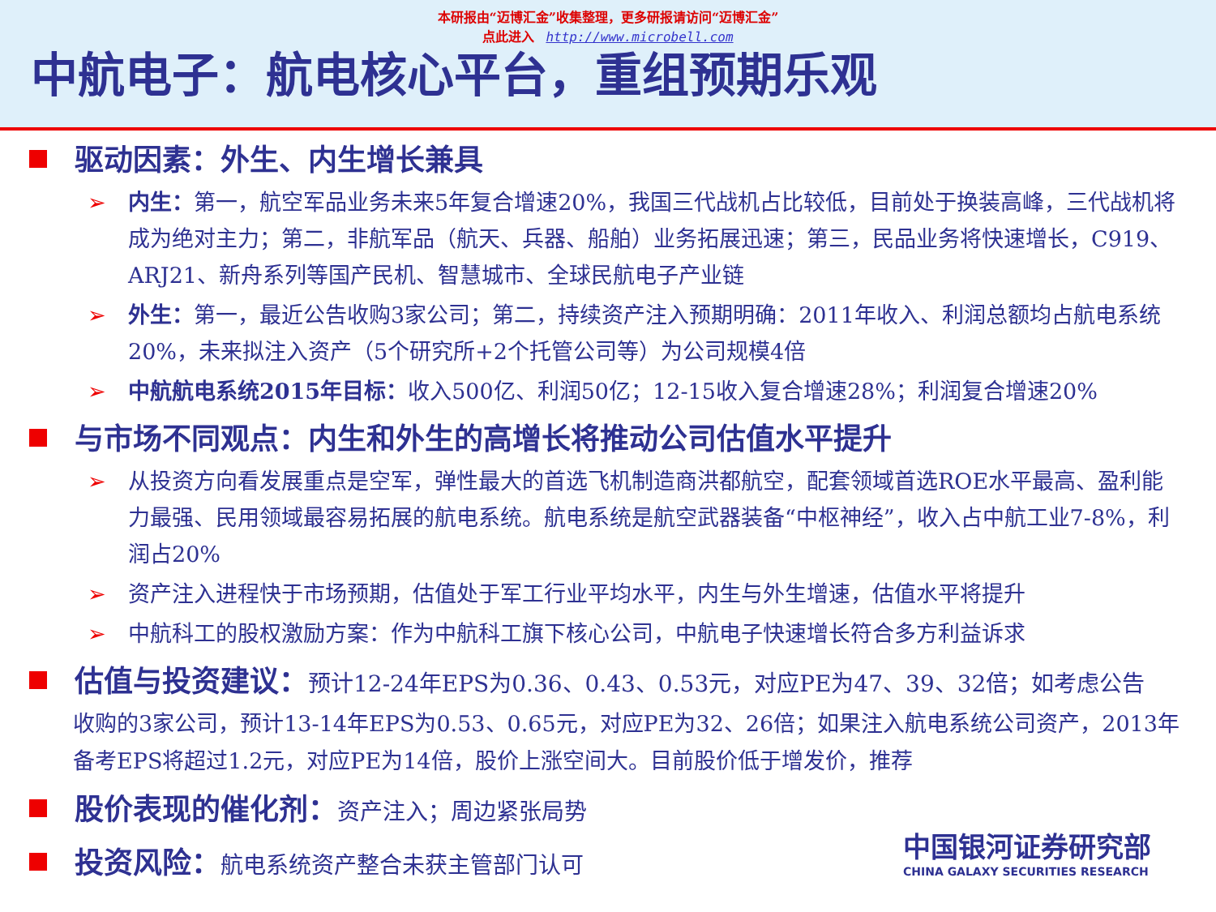本研报由“迈博汇金”收集整理，更多研报请访问“迈博汇金”
点此进入 http://www.microbell.com
中航电子：航电核心平台，重组预期乐观
驱动因素：外生、内生增长兼具
➢ 内生：第一，航空军品业务未来5年复合增速20%，我国三代战机占比较低，目前处于换装高峰，三代战机将成为绝对主力；第二，非航军品（航天、兵器、船舶）业务拓展迅速；第三，民品业务将快速增长，C919、ARJ21、新舟系列等国产民机、智慧城市、全球民航电子产业链
➢ 外生：第一，最近公告收购3家公司；第二，持续资产注入预期明确：2011年收入、利润总额均占航电系统20%，未来拟注入资产（5个研究所+2个托管公司等）为公司规模4倍
➢ 中航航电系统2015年目标：收入500亿、利润50亿；12-15收入复合增速28%；利润复合增速20%
与市场不同观点：内生和外生的高增长将推动公司估值水平提升
➢ 从投资方向看发展重点是空军，弹性最大的首选飞机制造商洪都航空，配套领域首选ROE水平最高、盈利能力最强、民用领域最容易拓展的航电系统。航电系统是航空武器装备“中枢神经”，收入占中航工业7-8%，利润占20%
➢ 资产注入进程快于市场预期，估值处于军工行业平均水平，内生与外生增速，估值水平将提升
➢ 中航科工的股权激励方案：作为中航科工旗下核心公司，中航电子快速增长符合多方利益诉求
估值与投资建议：预计12-24年EPS为0.36、0.43、0.53元，对应PE为47、39、32倍；如考虑公告
收购的3家公司，预计13-14年EPS为0.53、0.65元，对应PE为32、26倍；如果注入航电系统公司资产，2013年备考EPS将超过1.2元，对应PE为14倍，股价上涨空间大。目前股价低于增发价，推荐
股价表现的催化剂：资产注入；周边紧张局势
投资风险：航电系统资产整合未获主管部门认可
中国银河证券研究部
CHINA GALAXY SECURITIES RESEARCH